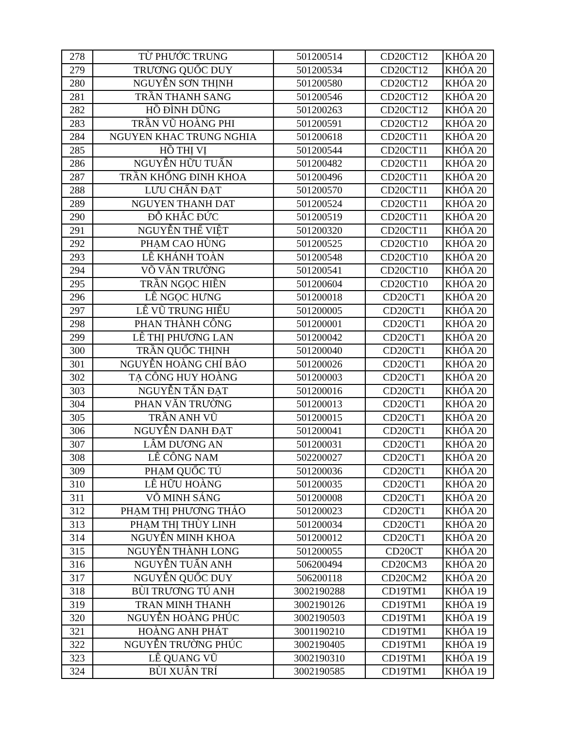| 278 | TỪ PHƯỚC TRUNG | 501200514 | CD20CT12 | KHÓA 20 |
| 279 | TRƯƠNG QUỐC DUY | 501200534 | CD20CT12 | KHÓA 20 |
| 280 | NGUYỄN SƠN THỊNH | 501200580 | CD20CT12 | KHÓA 20 |
| 281 | TRẦN THANH SANG | 501200546 | CD20CT12 | KHÓA 20 |
| 282 | HỒ ĐÌNH DŨNG | 501200263 | CD20CT12 | KHÓA 20 |
| 283 | TRẦN VŨ HOÀNG PHI | 501200591 | CD20CT12 | KHÓA 20 |
| 284 | NGUYEN KHAC TRUNG NGHIA | 501200618 | CD20CT11 | KHÓA 20 |
| 285 | HỒ THỊ VỊ | 501200544 | CD20CT11 | KHÓA 20 |
| 286 | NGUYỄN HỮU TUẤN | 501200482 | CD20CT11 | KHÓA 20 |
| 287 | TRẦN KHỔNG ĐINH KHOA | 501200496 | CD20CT11 | KHÓA 20 |
| 288 | LƯU CHẤN ĐẠT | 501200570 | CD20CT11 | KHÓA 20 |
| 289 | NGUYEN THANH DAT | 501200524 | CD20CT11 | KHÓA 20 |
| 290 | ĐỖ KHẮC ĐỨC | 501200519 | CD20CT11 | KHÓA 20 |
| 291 | NGUYỄN THẾ VIỆT | 501200320 | CD20CT11 | KHÓA 20 |
| 292 | PHẠM CAO HÙNG | 501200525 | CD20CT10 | KHÓA 20 |
| 293 | LÊ KHÁNH TOÀN | 501200548 | CD20CT10 | KHÓA 20 |
| 294 | VÕ VĂN TRƯỜNG | 501200541 | CD20CT10 | KHÓA 20 |
| 295 | TRẦN NGỌC HIỀN | 501200604 | CD20CT10 | KHÓA 20 |
| 296 | LÊ NGỌC HƯNG | 501200018 | CD20CT1 | KHÓA 20 |
| 297 | LÊ VŨ TRUNG HIẾU | 501200005 | CD20CT1 | KHÓA 20 |
| 298 | PHAN THÀNH CÔNG | 501200001 | CD20CT1 | KHÓA 20 |
| 299 | LÊ THỊ PHƯƠNG LAN | 501200042 | CD20CT1 | KHÓA 20 |
| 300 | TRẦN QUỐC THỊNH | 501200040 | CD20CT1 | KHÓA 20 |
| 301 | NGUYỄN HOÀNG CHÍ BẢO | 501200026 | CD20CT1 | KHÓA 20 |
| 302 | TẠ CÔNG HUY HOÀNG | 501200003 | CD20CT1 | KHÓA 20 |
| 303 | NGUYỄN TẤN ĐẠT | 501200016 | CD20CT1 | KHÓA 20 |
| 304 | PHAN VĂN TRƯỜNG | 501200013 | CD20CT1 | KHÓA 20 |
| 305 | TRẦN ANH VŨ | 501200015 | CD20CT1 | KHÓA 20 |
| 306 | NGUYỄN DANH ĐẠT | 501200041 | CD20CT1 | KHÓA 20 |
| 307 | LÂM DƯƠNG AN | 501200031 | CD20CT1 | KHÓA 20 |
| 308 | LÊ CÔNG NAM | 502200027 | CD20CT1 | KHÓA 20 |
| 309 | PHẠM QUỐC TÚ | 501200036 | CD20CT1 | KHÓA 20 |
| 310 | LÊ HỮU HOÀNG | 501200035 | CD20CT1 | KHÓA 20 |
| 311 | VÕ MINH SÁNG | 501200008 | CD20CT1 | KHÓA 20 |
| 312 | PHẠM THỊ PHƯƠNG THẢO | 501200023 | CD20CT1 | KHÓA 20 |
| 313 | PHẠM THỊ THÙY LINH | 501200034 | CD20CT1 | KHÓA 20 |
| 314 | NGUYỄN MINH KHOA | 501200012 | CD20CT1 | KHÓA 20 |
| 315 | NGUYỄN THÀNH LONG | 501200055 | CD20CT | KHÓA 20 |
| 316 | NGUYỄN TUẤN ANH | 506200494 | CD20CM3 | KHÓA 20 |
| 317 | NGUYỄN QUỐC DUY | 506200118 | CD20CM2 | KHÓA 20 |
| 318 | BÙI TRƯƠNG TÚ ANH | 3002190288 | CD19TM1 | KHÓA 19 |
| 319 | TRAN MINH THANH | 3002190126 | CD19TM1 | KHÓA 19 |
| 320 | NGUYỄN HOÀNG PHÚC | 3002190503 | CD19TM1 | KHÓA 19 |
| 321 | HOÀNG ANH PHÁT | 3001190210 | CD19TM1 | KHÓA 19 |
| 322 | NGUYỄN TRƯỜNG PHÚC | 3002190405 | CD19TM1 | KHÓA 19 |
| 323 | LÊ QUANG VŨ | 3002190310 | CD19TM1 | KHÓA 19 |
| 324 | BÙI XUÂN TRÍ | 3002190585 | CD19TM1 | KHÓA 19 |